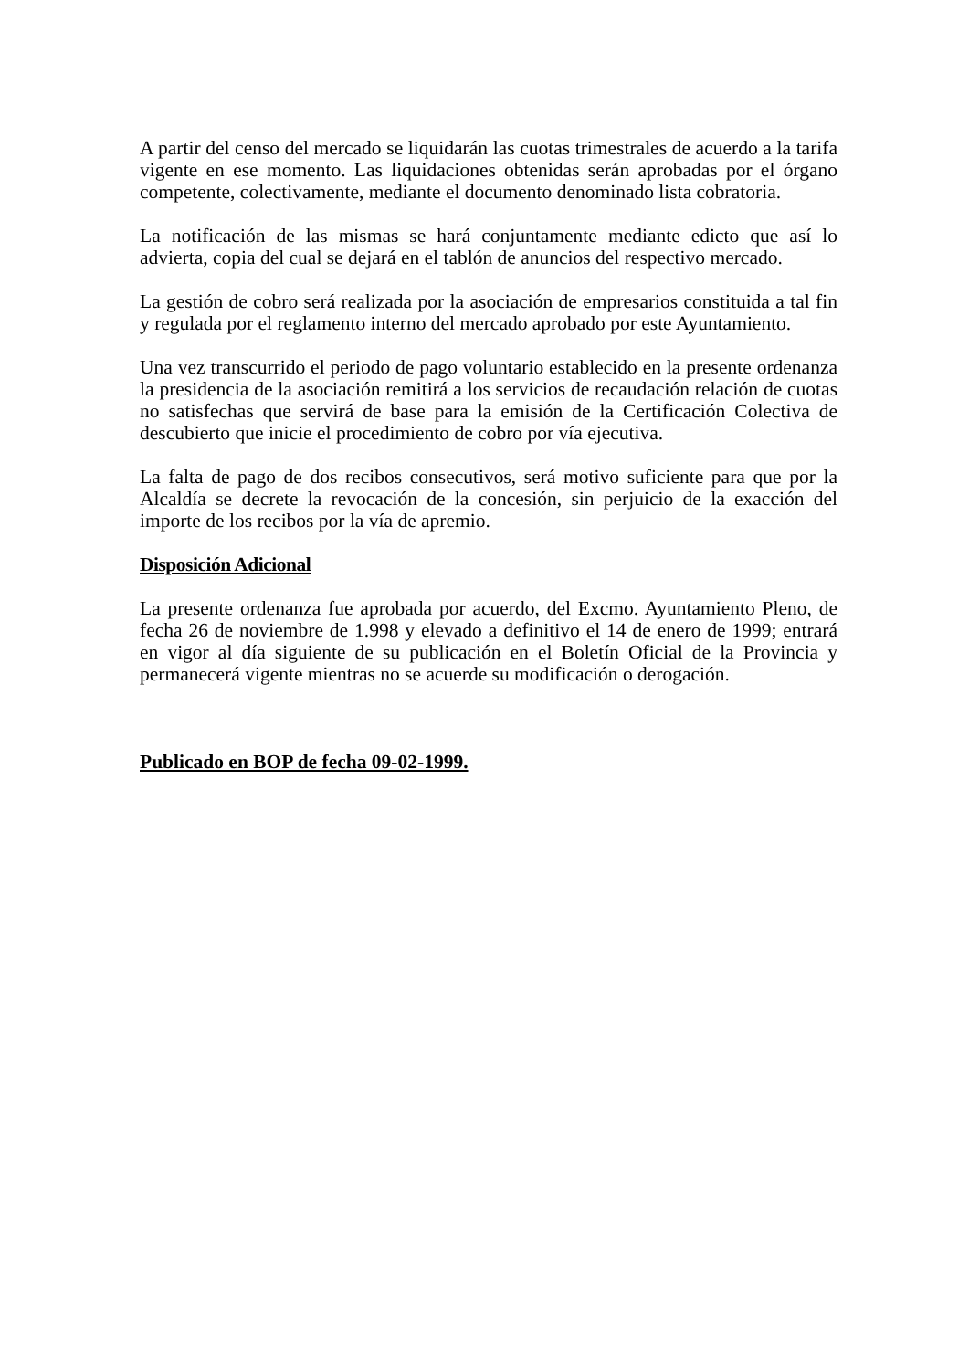A partir del censo del mercado se liquidarán las cuotas trimestrales de acuerdo a la tarifa vigente en ese momento. Las liquidaciones obtenidas serán aprobadas por el órgano competente, colectivamente, mediante el documento denominado lista cobratoria.
La notificación de las mismas se hará conjuntamente mediante edicto que así lo advierta, copia del cual se dejará en el tablón de anuncios del respectivo mercado.
La gestión de cobro será realizada por la asociación de empresarios constituida a tal fin y regulada por el reglamento interno del mercado aprobado por este Ayuntamiento.
Una vez transcurrido el periodo de pago voluntario establecido en la presente ordenanza la presidencia de la asociación remitirá a los servicios de recaudación relación de cuotas no satisfechas que servirá de base para la emisión de la Certificación Colectiva de descubierto que inicie el procedimiento de cobro por vía ejecutiva.
La falta de pago de dos recibos consecutivos, será motivo suficiente para que por la Alcaldía se decrete la revocación de la concesión, sin perjuicio de la exacción del importe de los recibos por la vía de apremio.
Disposición Adicional
La presente ordenanza fue aprobada por acuerdo, del Excmo. Ayuntamiento Pleno, de fecha 26 de noviembre de 1.998 y elevado a definitivo el 14 de enero de 1999; entrará en vigor al día siguiente de su publicación en el Boletín Oficial de la Provincia y permanecerá vigente mientras no se acuerde su modificación o derogación.
Publicado en BOP de fecha 09-02-1999.